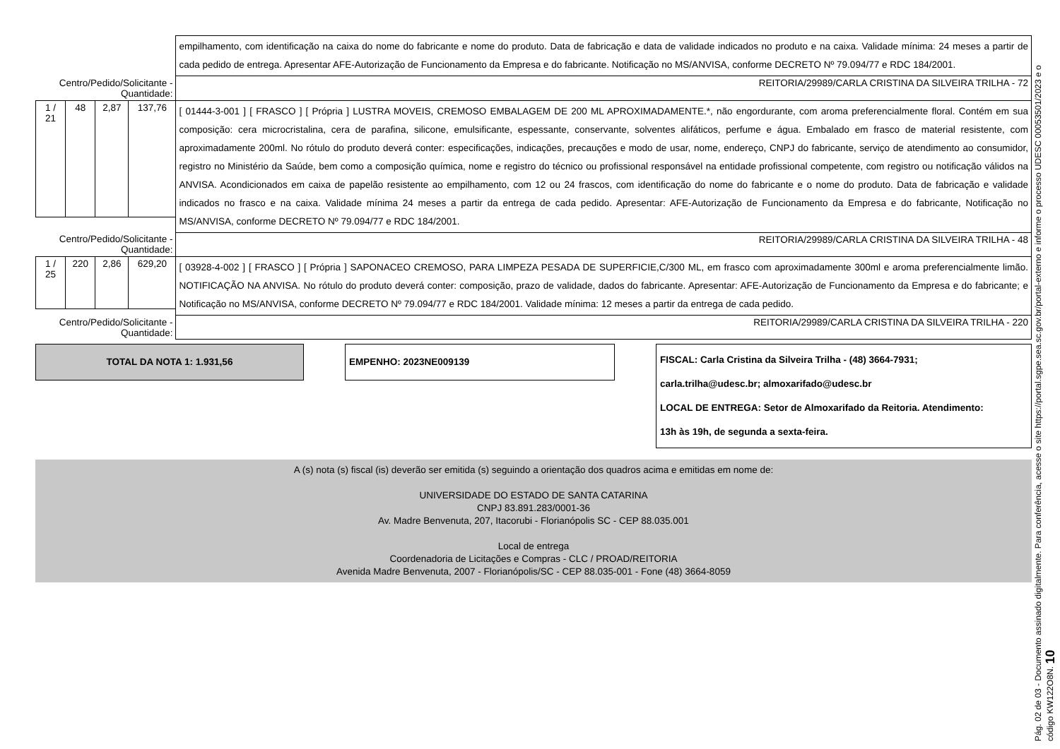| | | | | empilhamento, com identificação na caixa do nome do fabricante e nome do produto. Data de fabricação e data de validade indicados no produto e na caixa. Validade mínima: 24 meses a partir de cada pedido de entrega. Apresentar AFE-Autorização de Funcionamento da Empresa e do fabricante. Notificação no MS/ANVISA, conforme DECRETO Nº 79.094/77 e RDC 184/2001. |
| Centro/Pedido/Solicitante - Quantidade: | | | | REITORIA/29989/CARLA CRISTINA DA SILVEIRA TRILHA - 72 |
| 1 / 21 | 48 | 2,87 | 137,76 | [ 01444-3-001 ] [ FRASCO ] [ Própria ] LUSTRA MOVEIS, CREMOSO EMBALAGEM DE 200 ML APROXIMADAMENTE.*, não engordurante, com aroma preferencialmente floral. Contém em sua composição: cera microcristalina, cera de parafina, silicone, emulsificante, espessante, conservante, solventes alifáticos, perfume e água. Embalado em frasco de material resistente, com aproximadamente 200ml. No rótulo do produto deverá conter: especificações, indicações, precauções e modo de usar, nome, endereço, CNPJ do fabricante, serviço de atendimento ao consumidor, registro no Ministério da Saúde, bem como a composição química, nome e registro do técnico ou profissional responsável na entidade profissional competente, com registro ou notificação válidos na ANVISA. Acondicionados em caixa de papelão resistente ao empilhamento, com 12 ou 24 frascos, com identificação do nome do fabricante e o nome do produto. Data de fabricação e validade indicados no frasco e na caixa. Validade mínima 24 meses a partir da entrega de cada pedido. Apresentar: AFE-Autorização de Funcionamento da Empresa e do fabricante, Notificação no MS/ANVISA, conforme DECRETO Nº 79.094/77 e RDC 184/2001. |
| Centro/Pedido/Solicitante - Quantidade: | | | | REITORIA/29989/CARLA CRISTINA DA SILVEIRA TRILHA - 48 |
| 1 / 25 | 220 | 2,86 | 629,20 | [ 03928-4-002 ] [ FRASCO ] [ Própria ] SAPONACEO CREMOSO, PARA LIMPEZA PESADA DE SUPERFICIE,C/300 ML, em frasco com aproximadamente 300ml e aroma preferencialmente limão. NOTIFICAÇÃO NA ANVISA. No rótulo do produto deverá conter: composição, prazo de validade, dados do fabricante. Apresentar: AFE-Autorização de Funcionamento da Empresa e do fabricante; e Notificação no MS/ANVISA, conforme DECRETO Nº 79.094/77 e RDC 184/2001. Validade mínima: 12 meses a partir da entrega de cada pedido. |
| Centro/Pedido/Solicitante - Quantidade: | | | | REITORIA/29989/CARLA CRISTINA DA SILVEIRA TRILHA - 220 |
TOTAL DA NOTA 1: 1.931,56
EMPENHO: 2023NE009139
FISCAL: Carla Cristina da Silveira Trilha - (48) 3664-7931;
carla.trilha@udesc.br; almoxarifado@udesc.br
LOCAL DE ENTREGA: Setor de Almoxarifado da Reitoria. Atendimento:
13h às 19h, de segunda a sexta-feira.
A (s) nota (s) fiscal (is) deverão ser emitida (s) seguindo a orientação dos quadros acima e emitidas em nome de:
UNIVERSIDADE DO ESTADO DE SANTA CATARINA
CNPJ 83.891.283/0001-36
Av. Madre Benvenuta, 207, Itacorubi - Florianópolis SC - CEP 88.035.001
Local de entrega
Coordenadoria de Licitações e Compras - CLC / PROAD/REITORIA
Avenida Madre Benvenuta, 2007 - Florianópolis/SC - CEP 88.035-001 - Fone (48) 3664-8059
Pág. 02 de 03 - Documento assinado digitalmente. Para conferência, acesse o site https://portal.sgpe.sea.sc.gov.br/portal-externo e informe o processo UDESC 00053501/2023 e o código KW122O8N. 10